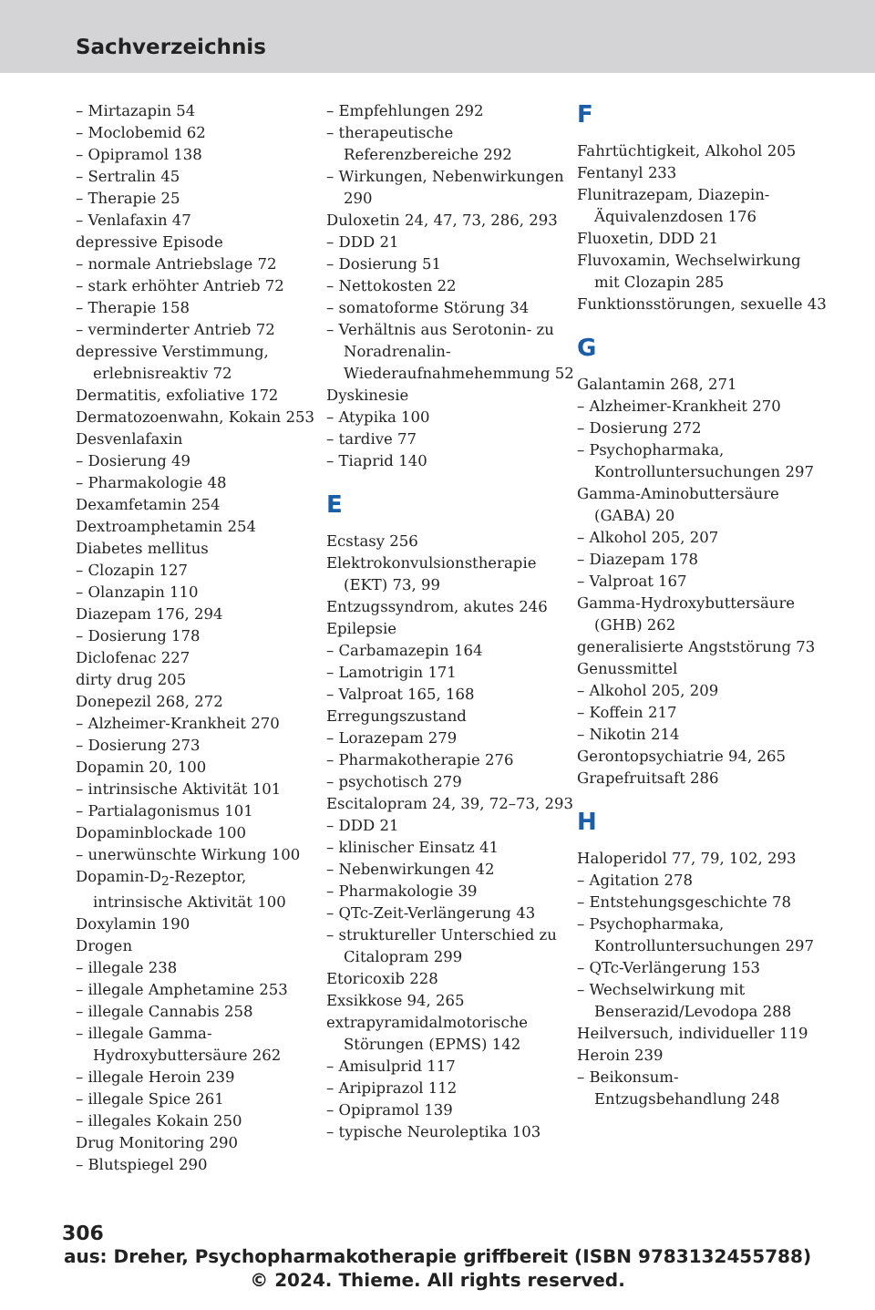Sachverzeichnis
– Mirtazapin 54
– Moclobemid 62
– Opipramol 138
– Sertralin 45
– Therapie 25
– Venlafaxin 47
depressive Episode
– normale Antriebslage 72
– stark erhöhter Antrieb 72
– Therapie 158
– verminderter Antrieb 72
depressive Verstimmung, erlebnisreaktiv 72
Dermatitis, exfoliative 172
Dermatozoenwahn, Kokain 253
Desvenlafaxin
– Dosierung 49
– Pharmakologie 48
Dexamfetamin 254
Dextroamphetamin 254
Diabetes mellitus
– Clozapin 127
– Olanzapin 110
Diazepam 176, 294
– Dosierung 178
Diclofenac 227
dirty drug 205
Donepezil 268, 272
– Alzheimer-Krankheit 270
– Dosierung 273
Dopamin 20, 100
– intrinsische Aktivität 101
– Partialagonismus 101
Dopaminblockade 100
– unerwünschte Wirkung 100
Dopamin-D<sub>2</sub>-Rezeptor, intrinsische Aktivität 100
Doxylamin 190
Drogen
– illegale 238
– illegale Amphetamine 253
– illegale Cannabis 258
– illegale Gamma-Hydroxybuttersäure 262
– illegale Heroin 239
– illegale Spice 261
– illegales Kokain 250
Drug Monitoring 290
– Blutspiegel 290
– Empfehlungen 292
– therapeutische Referenzbereiche 292
– Wirkungen, Nebenwirkungen 290
Duloxetin 24, 47, 73, 286, 293
– DDD 21
– Dosierung 51
– Nettokosten 22
– somatoforme Störung 34
– Verhältnis aus Serotonin- zu Noradrenalin-Wiederaufnahmehemmung 52
Dyskinesie
– Atypika 100
– tardive 77
– Tiaprid 140
E
Ecstasy 256
Elektrokonvulsionstherapie (EKT) 73, 99
Entzugssyndrom, akutes 246
Epilepsie
– Carbamazepin 164
– Lamotrigin 171
– Valproat 165, 168
Erregungszustand
– Lorazepam 279
– Pharmakotherapie 276
– psychotisch 279
Escitalopram 24, 39, 72–73, 293
– DDD 21
– klinischer Einsatz 41
– Nebenwirkungen 42
– Pharmakologie 39
– QTc-Zeit-Verlängerung 43
– struktureller Unterschied zu Citalopram 299
Etoricoxib 228
Exsikkose 94, 265
extrapyramidalmotorische Störungen (EPMS) 142
– Amisulprid 117
– Aripiprazol 112
– Opipramol 139
– typische Neuroleptika 103
F
Fahrtüchtigkeit, Alkohol 205
Fentanyl 233
Flunitrazepam, Diazepin-Äquivalenzdosen 176
Fluoxetin, DDD 21
Fluvoxamin, Wechselwirkung mit Clozapin 285
Funktionsstörungen, sexuelle 43
G
Galantamin 268, 271
– Alzheimer-Krankheit 270
– Dosierung 272
– Psychopharmaka, Kontrolluntersuchungen 297
Gamma-Aminobuttersäure (GABA) 20
– Alkohol 205, 207
– Diazepam 178
– Valproat 167
Gamma-Hydroxybuttersäure (GHB) 262
generalisierte Angststörung 73
Genussmittel
– Alkohol 205, 209
– Koffein 217
– Nikotin 214
Gerontopsychiatrie 94, 265
Grapefruitsaft 286
H
Haloperidol 77, 79, 102, 293
– Agitation 278
– Entstehungsgeschichte 78
– Psychopharmaka, Kontrolluntersuchungen 297
– QTc-Verlängerung 153
– Wechselwirkung mit Benserazid/Levodopa 288
Heilversuch, individueller 119
Heroin 239
– Beikonsum-Entzugsbehandlung 248
306
aus: Dreher, Psychopharmakotherapie griffbereit (ISBN 9783132455788)
© 2024. Thieme. All rights reserved.